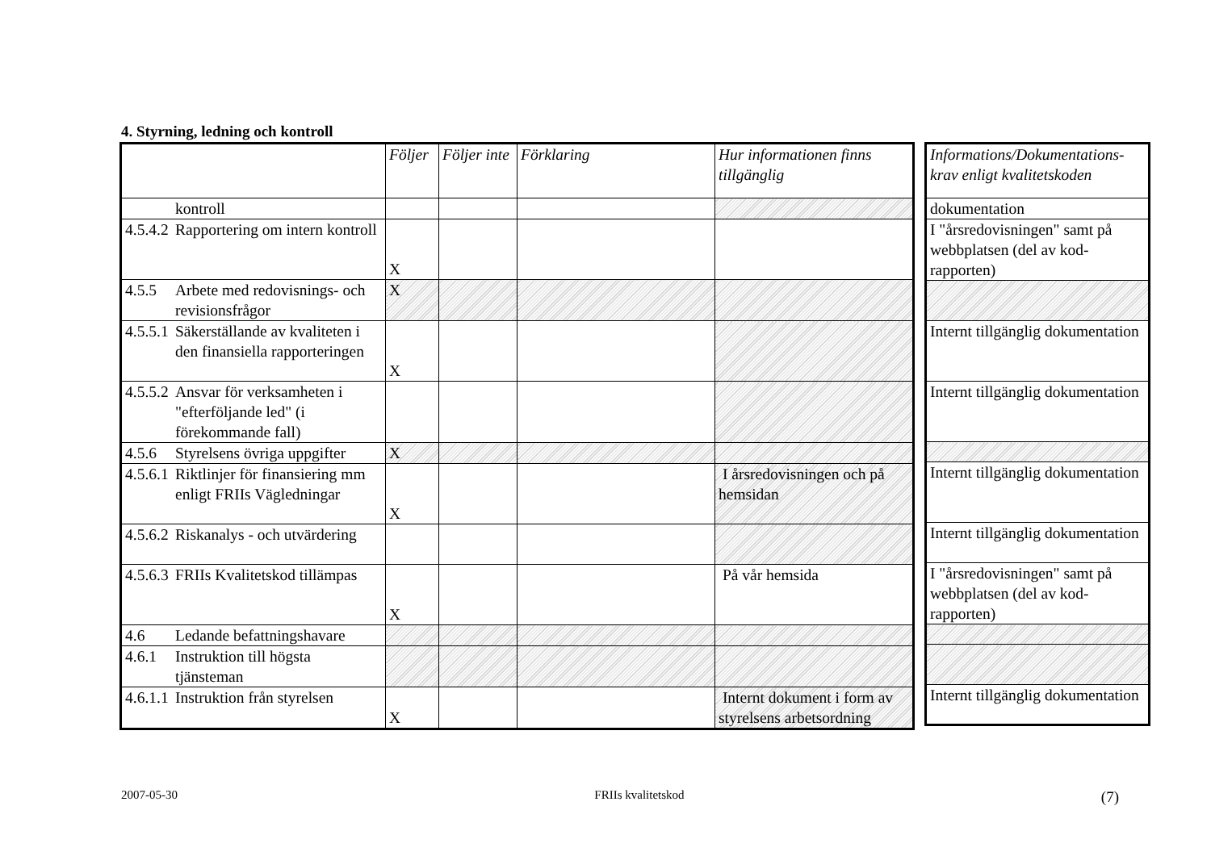4. Styrning, ledning och kontroll
| | Följer | Följer inte | Förklaring | Hur informationen finns tillgänglig |
| --- | --- | --- | --- | --- |
| kontroll | | | | |
| 4.5.4.2 Rapportering om intern kontroll | X | | | |
| 4.5.5 Arbete med redovisnings- och revisionsfrågor | X | | | |
| 4.5.5.1 Säkerställande av kvaliteten i den finansiella rapporteringen | X | | | |
| 4.5.5.2 Ansvar för verksamheten i "efterföljande led" (i förekommande fall) | | | | |
| 4.5.6 Styrelsens övriga uppgifter | X | | | |
| 4.5.6.1 Riktlinjer för finansiering mm enligt FRIIs Vägledningar | X | | | I årsredovisningen och på hemsidan |
| 4.5.6.2 Riskanalys - och utvärdering | | | | |
| 4.5.6.3 FRIIs Kvalitetskod tillämpas | X | | | På vår hemsida |
| 4.6 Ledande befattningshavare | | | | |
| 4.6.1 Instruktion till högsta tjänsteman | | | | |
| 4.6.1.1 Instruktion från styrelsen | X | | | Internt dokument i form av styrelsens arbetsordning |
| Informations/Dokumentations-krav enligt kvalitetskoden |
| --- |
| dokumentation |
| I "årsredovisningen" samt på webbplatsen (del av kod-rapporten) |
| Internt tillgänglig dokumentation |
| Internt tillgänglig dokumentation |
| Internt tillgänglig dokumentation |
| Internt tillgänglig dokumentation |
| I "årsredovisningen" samt på webbplatsen (del av kod-rapporten) |
| Internt tillgänglig dokumentation |
2007-05-30 FRIIs kvalitetskod (7)